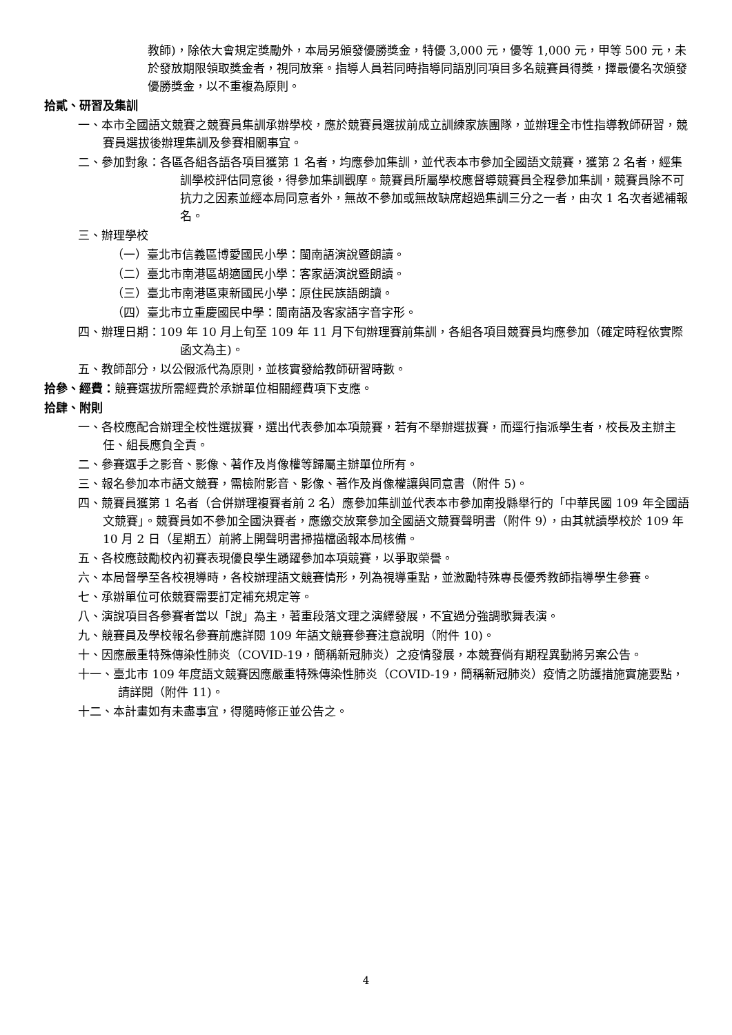教師)，除依大會規定獎勵外，本局另頒發優勝獎金，特優 3,000 元，優等 1,000 元，甲等 500 元，未於發放期限領取獎金者，視同放棄。指導人員若同時指導同語別同項目多名競賽員得獎，擇最優名次頒發優勝獎金，以不重複為原則。
拾貳、研習及集訓
一、本市全國語文競賽之競賽員集訓承辦學校，應於競賽員選拔前成立訓練家族團隊，並辦理全市性指導教師研習，競賽員選拔後辦理集訓及參賽相關事宜。
二、參加對象：各區各組各語各項目獲第 1 名者，均應參加集訓，並代表本市參加全國語文競賽，獲第 2 名者，經集訓學校評估同意後，得參加集訓觀摩。競賽員所屬學校應督導競賽員全程參加集訓，競賽員除不可抗力之因素並經本局同意者外，無故不參加或無故缺席超過集訓三分之一者，由次 1 名次者遞補報名。
三、辦理學校
（一）臺北市信義區博愛國民小學：閩南語演說暨朗讀。
（二）臺北市南港區胡適國民小學：客家語演說暨朗讀。
（三）臺北市南港區東新國民小學：原住民族語朗讀。
（四）臺北市立重慶國民中學：閩南語及客家語字音字形。
四、辦理日期：109 年 10 月上旬至 109 年 11 月下旬辦理賽前集訓，各組各項目競賽員均應參加（確定時程依實際函文為主)。
五、教師部分，以公假派代為原則，並核實發給教師研習時數。
拾參、經費：競賽選拔所需經費於承辦單位相關經費項下支應。
拾肆、附則
一、各校應配合辦理全校性選拔賽，選出代表參加本項競賽，若有不舉辦選拔賽，而逕行指派學生者，校長及主辦主任、組長應負全責。
二、參賽選手之影音、影像、著作及肖像權等歸屬主辦單位所有。
三、報名參加本市語文競賽，需檢附影音、影像、著作及肖像權讓與同意書（附件 5)。
四、競賽員獲第 1 名者（合併辦理複賽者前 2 名）應參加集訓並代表本市參加南投縣舉行的「中華民國 109 年全國語文競賽」。競賽員如不參加全國決賽者，應繳交放棄參加全國語文競賽聲明書（附件 9），由其就讀學校於 109 年 10 月 2 日（星期五）前將上開聲明書掃描檔函報本局核備。
五、各校應鼓勵校內初賽表現優良學生踴躍參加本項競賽，以爭取榮譽。
六、本局督學至各校視導時，各校辦理語文競賽情形，列為視導重點，並激勵特殊專長優秀教師指導學生參賽。
七、承辦單位可依競賽需要訂定補充規定等。
八、演說項目各參賽者當以「說」為主，著重段落文理之演繹發展，不宜過分強調歌舞表演。
九、競賽員及學校報名參賽前應詳閱 109 年語文競賽參賽注意說明（附件 10)。
十、因應嚴重特殊傳染性肺炎（COVID-19，簡稱新冠肺炎）之疫情發展，本競賽倘有期程異動將另案公告。
十一、臺北市 109 年度語文競賽因應嚴重特殊傳染性肺炎（COVID-19，簡稱新冠肺炎）疫情之防護措施實施要點，請詳閱（附件 11)。
十二、本計畫如有未盡事宜，得隨時修正並公告之。
4